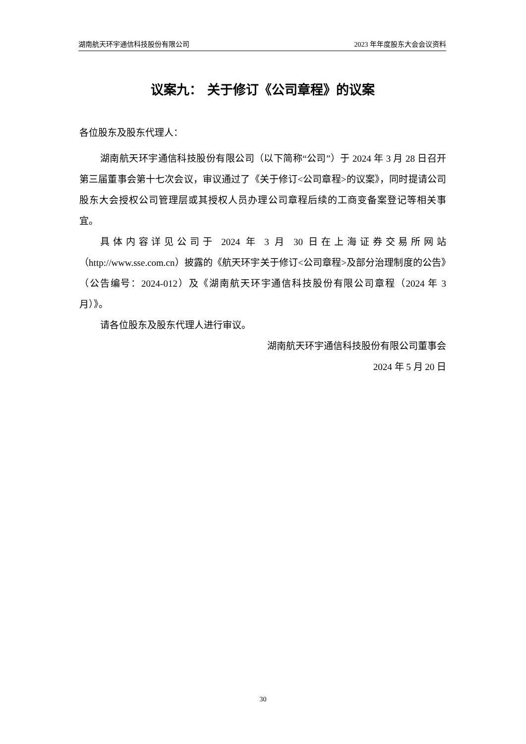湖南航天环宇通信科技股份有限公司 2023 年年度股东大会会议资料
议案九： 关于修订《公司章程》的议案
各位股东及股东代理人：
湖南航天环宇通信科技股份有限公司（以下简称“公司”）于 2024 年 3 月 28 日召开第三届董事会第十七次会议，审议通过了《关于修订<公司章程>的议案》，同时提请公司股东大会授权公司管理层或其授权人员办理公司章程后续的工商变备案登记等相关事宜。
具体内容详见公司于 2024 年 3 月 30 日在上海证券交易所网站（http://www.sse.com.cn）披露的《航天环宇关于修订<公司章程>及部分治理制度的公告》（公告编号：2024-012）及《湖南航天环宇通信科技股份有限公司章程（2024 年 3 月）》。
请各位股东及股东代理人进行审议。
湖南航天环宇通信科技股份有限公司董事会
2024 年 5 月 20 日
30